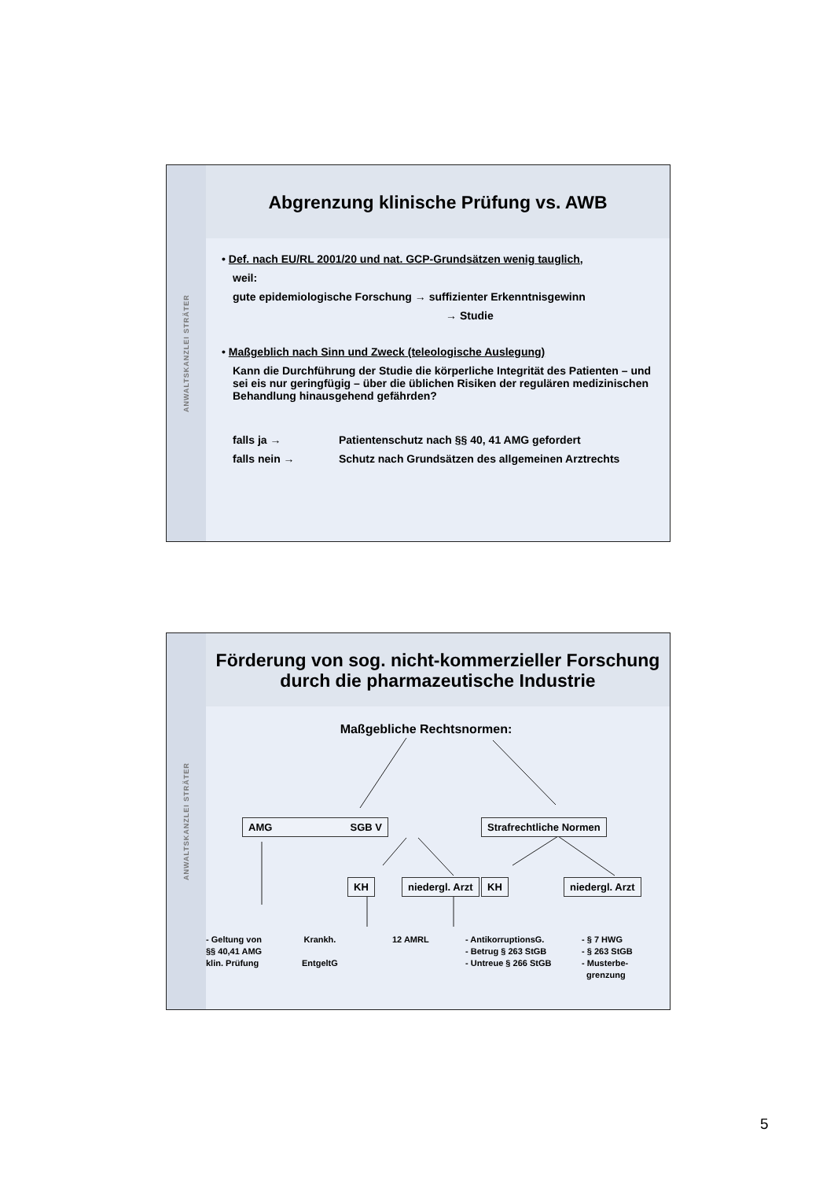ANWALTSKANZLEI STRÄTER
Abgrenzung klinische Prüfung vs. AWB
• Def. nach EU/RL 2001/20 und nat. GCP-Grundsätzen wenig tauglich,
weil:
gute epidemiologische Forschung → suffizienter Erkenntnisgewinn
→ Studie
• Maßgeblich nach Sinn und Zweck (teleologische Auslegung)
Kann die Durchführung der Studie die körperliche Integrität des Patienten – und sei eis nur geringfügig – über die üblichen Risiken der regulären medizinischen Behandlung hinausgehend gefährden?
falls ja → Patientenschutz nach §§ 40, 41 AMG gefordert
falls nein → Schutz nach Grundsätzen des allgemeinen Arztrechts
ANWALTSKANZLEI STRÄTER
Förderung von sog. nicht-kommerzieller Forschung
durch die pharmazeutische Industrie
Maßgebliche Rechtsnormen:
AMG SGB V Strafrechtliche Normen
KH niedergl. Arzt KH niedergl. Arzt
- Geltung von
§§ 40,41 AMG
klin. Prüfung
Krankh.
EntgeltG
12 AMRL
- AntikorruptionsG.
- Betrug § 263 StGB
- Untreue § 266 StGB
- § 7 HWG
- § 263 StGB
- Musterbe-
grenzung
5